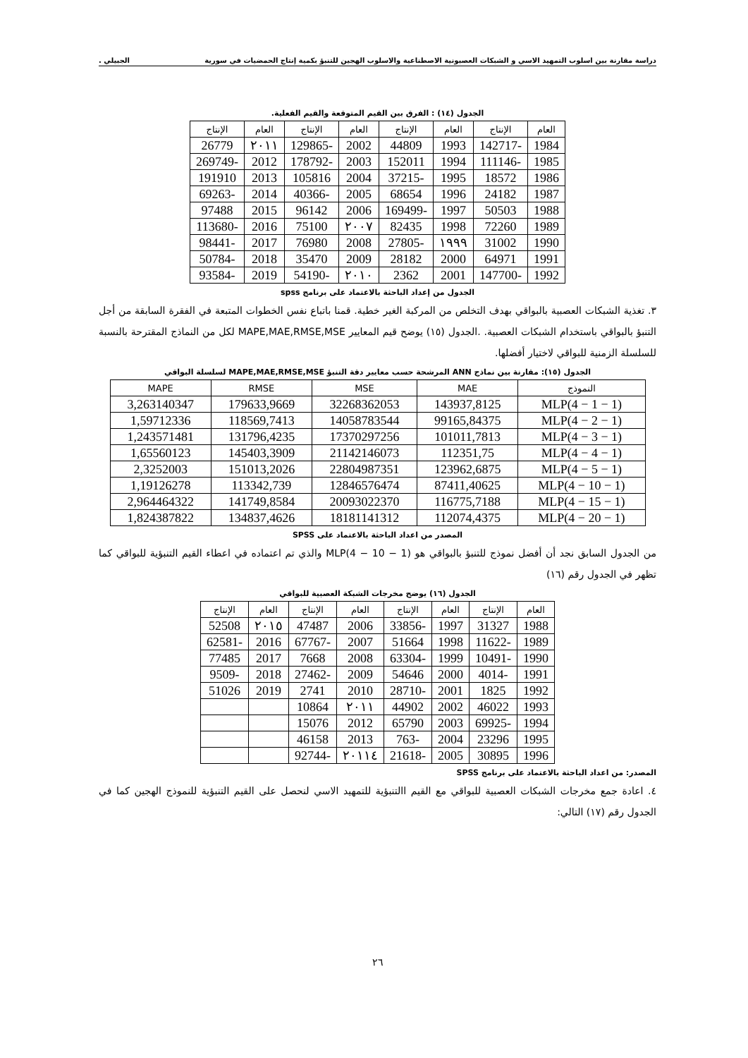دراسة مقارنة بين اسلوب التمهيد الاسي و الشبكات العصبونية الاصطناعية والاسلوب الهجين للتنبؤ بكمية إنتاج الحمضيات في سورية الجبيلي .
الجدول (١٤) : الفرق بين القيم المتوقعة والقيم الفعلية.
| العام | الإنتاج | العام | الإنتاج | العام | الإنتاج | العام | الإنتاج |
| --- | --- | --- | --- | --- | --- | --- | --- |
| 1984 | -142717 | 1993 | 44809 | 2002 | -129865 | ٢٠١١ | 26779 |
| 1985 | -111146 | 1994 | 152011 | 2003 | -178792 | 2012 | -269749 |
| 1986 | 18572 | 1995 | -37215 | 2004 | 105816 | 2013 | 191910 |
| 1987 | 24182 | 1996 | 68654 | 2005 | -40366 | 2014 | -69263 |
| 1988 | 50503 | 1997 | -169499 | 2006 | 96142 | 2015 | 97488 |
| 1989 | 72260 | 1998 | 82435 | ٢٠٠٧ | 75100 | 2016 | -113680 |
| 1990 | 31002 | ١٩٩٩ | -27805 | 2008 | 76980 | 2017 | -98441 |
| 1991 | 64971 | 2000 | 28182 | 2009 | 35470 | 2018 | -50784 |
| 1992 | -147700 | 2001 | 2362 | ٢٠١٠ | -54190 | 2019 | -93584 |
الجدول من إعداد الباحثة بالاعتماد على برنامج spss
٣. تغذية الشبكات العصبية بالبواقي بهدف التخلص من المركبة الغير خطية. قمنا باتباع نفس الخطوات المتبعة في الفقرة السابقة من أجل التنبؤ بالبواقي باستخدام الشبكات العصبية. .الجدول (١٥) يوضح قيم المعايير MAPE,MAE,RMSE,MSE لكل من النماذج المقترحة بالنسبة للسلسلة الزمنية للبواقي لاختيار أفضلها.
الجدول (١٥): مقارنة بين نماذج ANN المرشحة حسب معايير دقة التنبؤ MAPE,MAE,RMSE,MSE لسلسلة البواقي
| النموذج | MAE | MSE | RMSE | MAPE |
| --- | --- | --- | --- | --- |
| MLP(4 − 1 − 1) | 143937,8125 | 32268362053 | 179633,9669 | 3,263140347 |
| MLP(4 − 2 − 1) | 99165,84375 | 14058783544 | 118569,7413 | 1,59712336 |
| MLP(4 − 3 − 1) | 101011,7813 | 17370297256 | 131796,4235 | 1,243571481 |
| MLP(4 − 4 − 1) | 112351,75 | 21142146073 | 145403,3909 | 1,65560123 |
| MLP(4 − 5 − 1) | 123962,6875 | 22804987351 | 151013,2026 | 2,3252003 |
| MLP(4 − 10 − 1) | 87411,40625 | 12846576474 | 113342,739 | 1,19126278 |
| MLP(4 − 15 − 1) | 116775,7188 | 20093022370 | 141749,8584 | 2,964464322 |
| MLP(4 − 20 − 1) | 112074,4375 | 18181141312 | 134837,4626 | 1,824387822 |
المصدر من اعداد الباحثة بالاعتماد على SPSS
من الجدول السابق نجد أن أفضل نموذج للتنبؤ بالبواقي هو MLP(4 − 10 − 1) والذي تم اعتماده في اعطاء القيم التنبؤية للبواقي كما تظهر في الجدول رقم (١٦)
الجدول (١٦) يوضح مخرجات الشبكة العصبية للبواقي
| العام | الإنتاج | العام | الإنتاج | العام | الإنتاج | العام | الإنتاج |
| --- | --- | --- | --- | --- | --- | --- | --- |
| 1988 | 31327 | 1997 | -33856 | 2006 | 47487 | ٢٠١٥ | 52508 |
| 1989 | -11622 | 1998 | 51664 | 2007 | -67767 | 2016 | -62581 |
| 1990 | -10491 | 1999 | -63304 | 2008 | 7668 | 2017 | 77485 |
| 1991 | -4014 | 2000 | 54646 | 2009 | -27462 | 2018 | -9509 |
| 1992 | 1825 | 2001 | -28710 | 2010 | 2741 | 2019 | 51026 |
| 1993 | 46022 | 2002 | 44902 | ٢٠١١ | 10864 | | |
| 1994 | -69925 | 2003 | 65790 | 2012 | 15076 | | |
| 1995 | 23296 | 2004 | -763 | 2013 | 46158 | | |
| 1996 | 30895 | 2005 | -21618 | ٢٠١١٤ | -92744 | | |
المصدر: من اعداد الباحثة بالاعتماد على برنامج SPSS
٤. اعادة جمع مخرجات الشبكات العصبية للبواقي مع القيم االتنبؤية للتمهيد الاسي لنحصل على القيم التنبؤية للنموذج الهجين كما في الجدول رقم (١٧) التالي:
٢٦